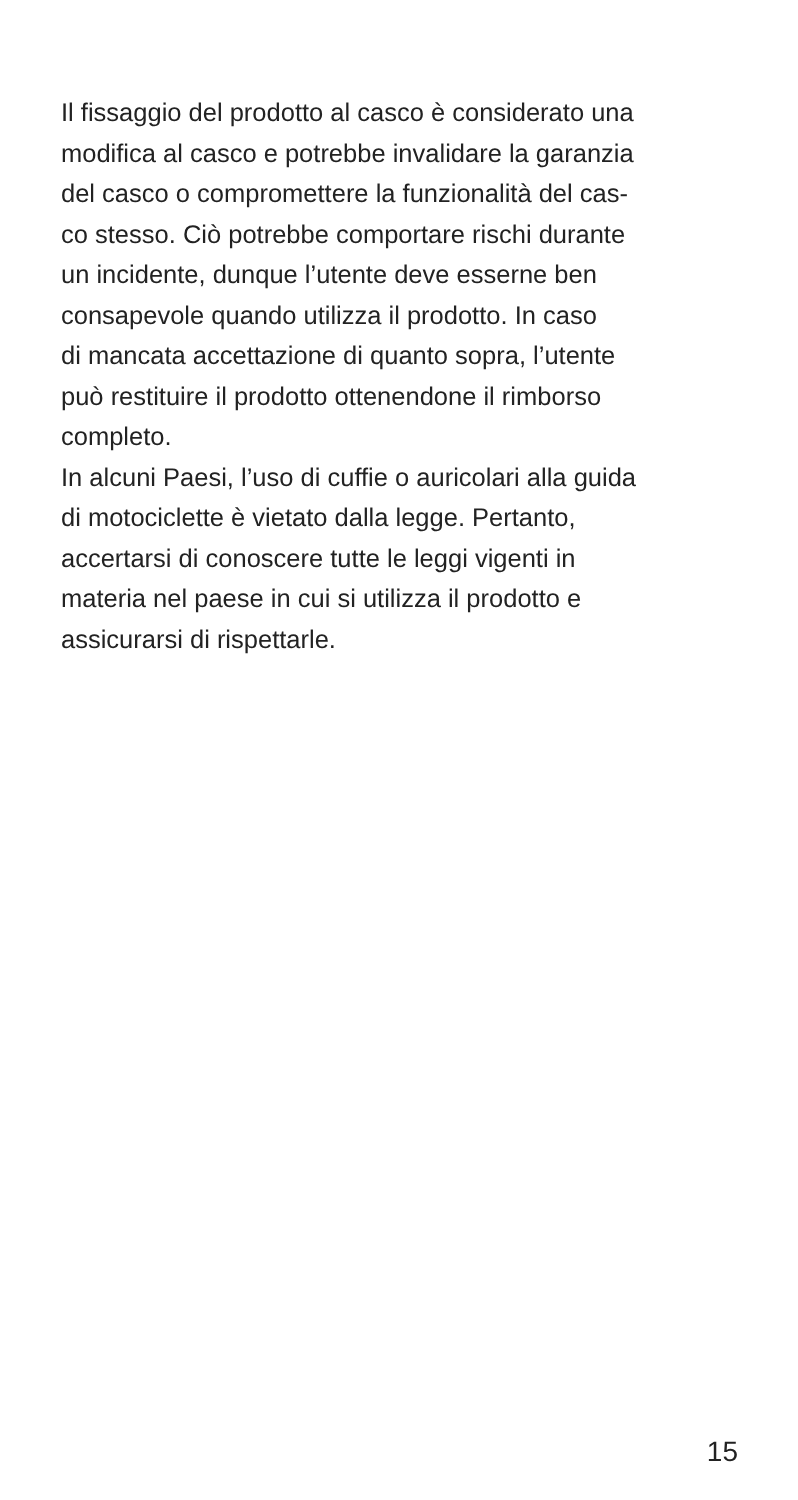Il fissaggio del prodotto al casco è considerato una
modifica al casco e potrebbe invalidare la garanzia
del casco o compromettere la funzionalità del cas-
co stesso. Ciò potrebbe comportare rischi durante
un incidente, dunque l’utente deve esserne ben
consapevole quando utilizza il prodotto. In caso
di mancata accettazione di quanto sopra, l’utente
può restituire il prodotto ottenendone il rimborso
completo.
In alcuni Paesi, l’uso di cuffie o auricolari alla guida
di motociclette è vietato dalla legge. Pertanto,
accertarsi di conoscere tutte le leggi vigenti in
materia nel paese in cui si utilizza il prodotto e
assicurarsi di rispettarle.
15